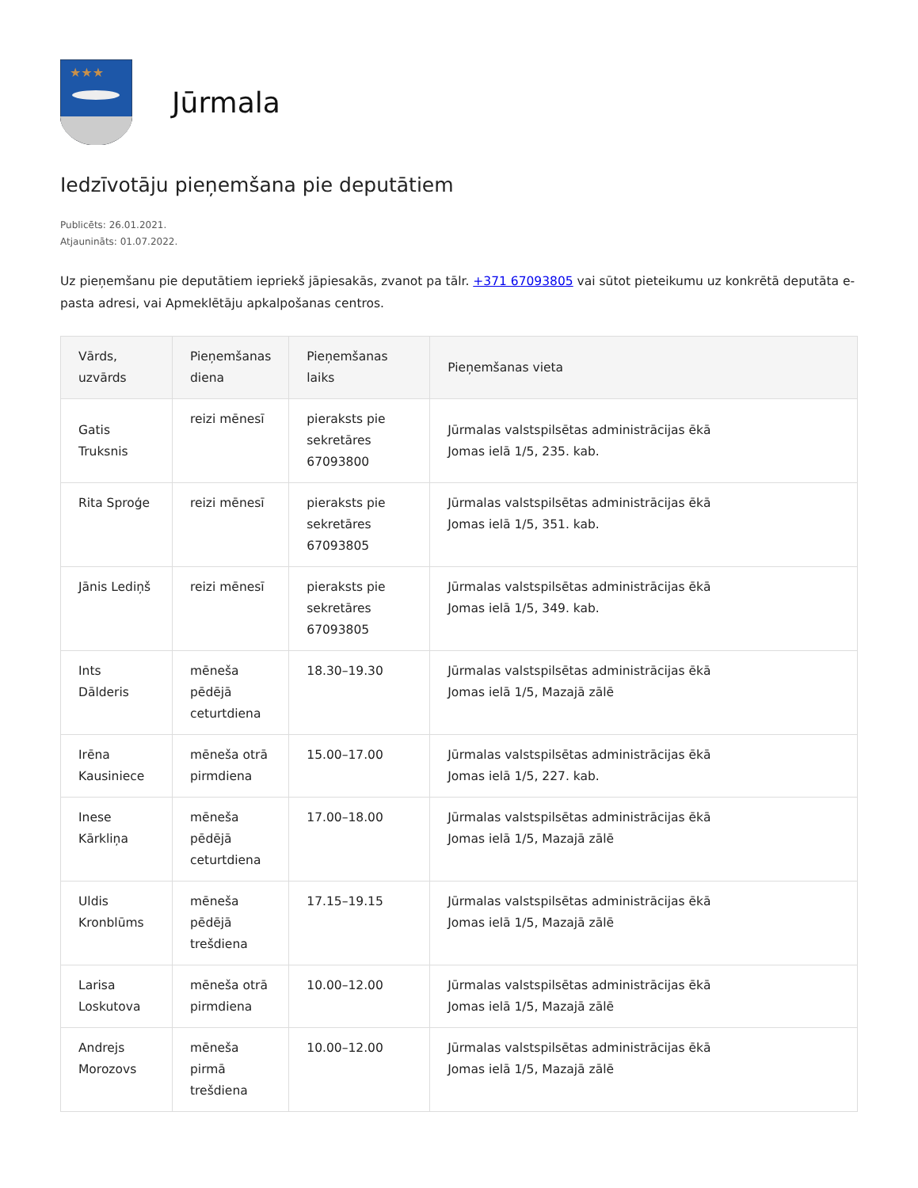★★★
Jūrmala
Iedzīvotāju pieņemšana pie deputātiem
Publicēts: 26.01.2021.
Atjaunināts: 01.07.2022.
Uz pieņemšanu pie deputātiem iepriekš jāpiesakās, zvanot pa tālr. +371 67093805 vai sūtot pieteikumu uz konkrētā deputāta e-pasta adresi, vai Apmeklētāju apkalpošanas centros.
| Vārds, uzvārds | Pieņemšanas diena | Pieņemšanas laiks | Pieņemšanas vieta |
| --- | --- | --- | --- |
| Gatis Truksnis | reizi mēnesī | pieraksts pie sekretāres 67093800 | Jūrmalas valstspilsētas administrācijas ēkā Jomas ielā 1/5, 235. kab. |
| Rita Sproģe | reizi mēnesī | pieraksts pie sekretāres 67093805 | Jūrmalas valstspilsētas administrācijas ēkā Jomas ielā 1/5, 351. kab. |
| Jānis Lediņš | reizi mēnesī | pieraksts pie sekretāres 67093805 | Jūrmalas valstspilsētas administrācijas ēkā Jomas ielā 1/5, 349. kab. |
| Ints Dālderis | mēneša pēdējā ceturtdiena | 18.30–19.30 | Jūrmalas valstspilsētas administrācijas ēkā Jomas ielā 1/5, Mazajā zālē |
| Irēna Kausiniece | mēneša otrā pirmdiena | 15.00–17.00 | Jūrmalas valstspilsētas administrācijas ēkā Jomas ielā 1/5, 227. kab. |
| Inese Kārkliņa | mēneša pēdējā ceturtdiena | 17.00–18.00 | Jūrmalas valstspilsētas administrācijas ēkā Jomas ielā 1/5, Mazajā zālē |
| Uldis Kronblūms | mēneša pēdējā trešdiena | 17.15–19.15 | Jūrmalas valstspilsētas administrācijas ēkā Jomas ielā 1/5, Mazajā zālē |
| Larisa Loskutova | mēneša otrā pirmdiena | 10.00–12.00 | Jūrmalas valstspilsētas administrācijas ēkā Jomas ielā 1/5, Mazajā zālē |
| Andrejs Morozovs | mēneša pirmā trešdiena | 10.00–12.00 | Jūrmalas valstspilsētas administrācijas ēkā Jomas ielā 1/5, Mazajā zālē |